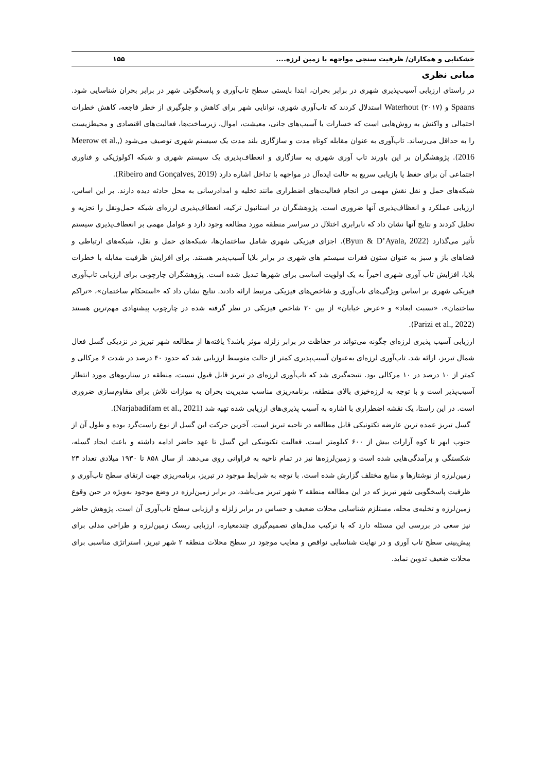خشکنابی و همکاران/ ظرفیت سنجی مواجهه با زمین لرزه.... ۱۵۵
مبانی نظری
در راستای ارزیابی آسیب‌پذیری شهری در برابر بحران، ابتدا بایستی سطح تاب‌آوری و پاسخگوئی شهر در برابر بحران شناسایی شود. Spaans و Waterhout (۲۰۱۷) استدلال کردند که تاب‌آوری شهری، توانایی شهر برای کاهش و جلوگیری از خطر فاجعه، کاهش خطرات احتمالی و واکنش به روش‌هایی است که خسارات یا آسیب‌های جانی، معیشت، اموال، زیرساخت‌ها، فعالیت‌های اقتصادی و محیطزیست را به حداقل می‌رساند. تاب‌آوری به عنوان مقابله کوتاه مدت و سازگاری بلند مدت یک سیستم شهری توصیف می‌شود (Meerow et al., 2016). پژوهشگران بر این باورند تاب آوری شهری به سازگاری و انعطاف‌پذیری یک سیستم شهری و شبکه اکولوژیکی و فناوری اجتماعی آن برای حفظ یا بازیابی سریع به حالت ایده‌آل در مواجهه با تداخل اشاره دارد (Ribeiro and Gonçalves, 2019).
شبکه‌های حمل و نقل نقش مهمی در انجام فعالیت‌های اضطراری مانند تخلیه و امدادرسانی به محل حادثه دیده دارند. بر این اساس، ارزیابی عملکرد و انعظاف‌پذیری آنها ضروری است. پژوهشگران در استانبول ترکیه، انعطاف‌پذیری لرزه‌ای شبکه حمل‌ونقل را تجزیه و تحلیل کردند و نتایج آنها نشان داد که نابرابری اختلال در سراسر منطقه مورد مطالعه وجود دارد و عوامل مهمی بر انعطاف‌پذیری سیستم تأثیر می‌گذارد (Byun & D’Ayala, 2022). اجزای فیزیکی شهری شامل ساختمان‌ها، شبکه‌های حمل و نقل، شبکه‌های ارتباطی و فضاهای باز و سبز به عنوان ستون فقرات سیستم های شهری در برابر بلایا آسیب‌پذیر هستند. برای افزایش ظرفیت مقابله با خطرات بلایا، افزایش تاب آوری شهری اخیراً به یک اولویت اساسی برای شهرها تبدیل شده است. پژوهشگران چارچوبی برای ارزیابی تاب‌آوری فیزیکی شهری بر اساس ویژگی‌های تاب‌آوری و شاخص‌های فیزیکی مرتبط ارائه دادند. نتایج نشان داد که «استحکام ساختمان»، «تراکم ساختمان»، «نسبت ابعاد» و «عرض خیابان» از بین ۲۰ شاخص فیزیکی در نظر گرفته شده در چارچوب پیشنهادی مهم‌ترین هستند (Parizi et al., 2022).
ارزیابی آسیب پذیری لرزه‌ای چگونه می‌تواند در حفاظت در برابر زلزله موثر باشد؟ یافته‌ها از مطالعه شهر تبریز در نزدیکی گسل فعال شمال تبریز، ارائه شد. تاب‌آوری لرزه‌ای به‌عنوان آسیب‌پذیری کمتر از حالت متوسط ارزیابی شد که حدود ۴۰ درصد در شدت ۶ مرکالی و کمتر از ۱۰ درصد در ۱۰ مرکالی بود. نتیجه‌گیری شد که تاب‌آوری لرزه‌ای در تبریز قابل قبول نیست، منطقه در سناریوهای مورد انتظار آسیب‌پذیر است و با توجه به لرزه‌خیزی بالای منطقه، برنامه‌ریزی مناسب مدیریت بحران به موازات تلاش برای مقاوم‌سازی ضروری است. در این راستا، یک نقشه اضطراری با اشاره به آسیب پذیری‌های ارزیابی شده تهیه شد (Narjabadifam et al., 2021).
گسل تبریز عمده ترین عارضه تکتونیکی قابل مطالعه در ناحیه تبریز است. آخرین حرکت این گسل از نوع راست‌گرد بوده و طول آن از جنوب ابهر تا کوه آرارات بیش از ۶۰۰ کیلومتر است. فعالیت تکتونیکی این گسل تا عهد حاضر ادامه داشته و باعث ایجاد گسله، شکستگی و برآمدگی‌هایی شده است و زمین‌لرزه‌ها نیز در تمام ناحیه به فراوانی روی می‌دهد. از سال ۸۵۸ تا ۱۹۳۰ میلادی تعداد ۲۳ زمین‌لرزه از نوشتارها و منابع مختلف گزارش شده است. با توجه به شرایط موجود در تبریز، برنامه‌ریزی جهت ارتقای سطح تاب‌آوری و ظرفیت پاسخگویی شهر تبریز که در این مطالعه منطقه ۲ شهر تبریز می‌باشد، در برابر زمین‌لرزه در وضع موجود به‌ویژه در حین وقوع زمین‌لرزه و تخلیه‌ی محله، مستلزم شناسایی محلات ضعیف و حساس در برابر زلزله و ارزیابی سطح تاب‌آوری آن است. پژوهش حاضر نیز سعی در بررسی این مسئله دارد که با ترکیب مدل‌های تصمیم‌گیری چندمعیاره، ارزیابی ریسک زمین‌لرزه و طراحی مدلی برای پیش‌بینی سطح تاب آوری و در نهایت شناسایی نواقص و معایب موجود در سطح محلات منطقه ۲ شهر تبریز، استراتژی مناسبی برای محلات ضعیف تدوین نماید.